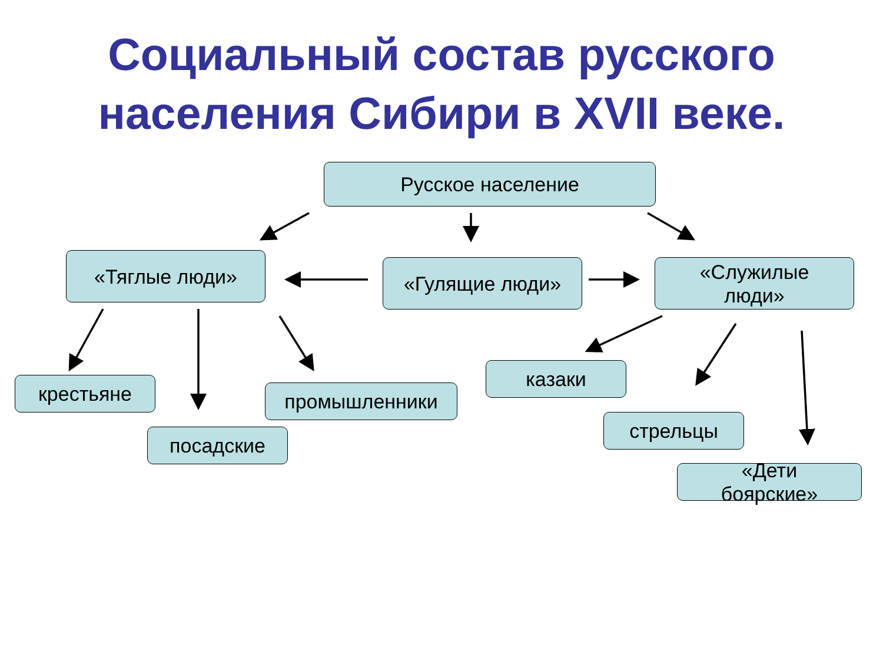Социальный состав русского
населения Сибири в XVII веке.
Русское население
«Тяглые люди» «Гулящие люди»
«Служилые
люди»
крестьяне
посадские
промышленники
казаки
стрельцы
«Дети
боярские»